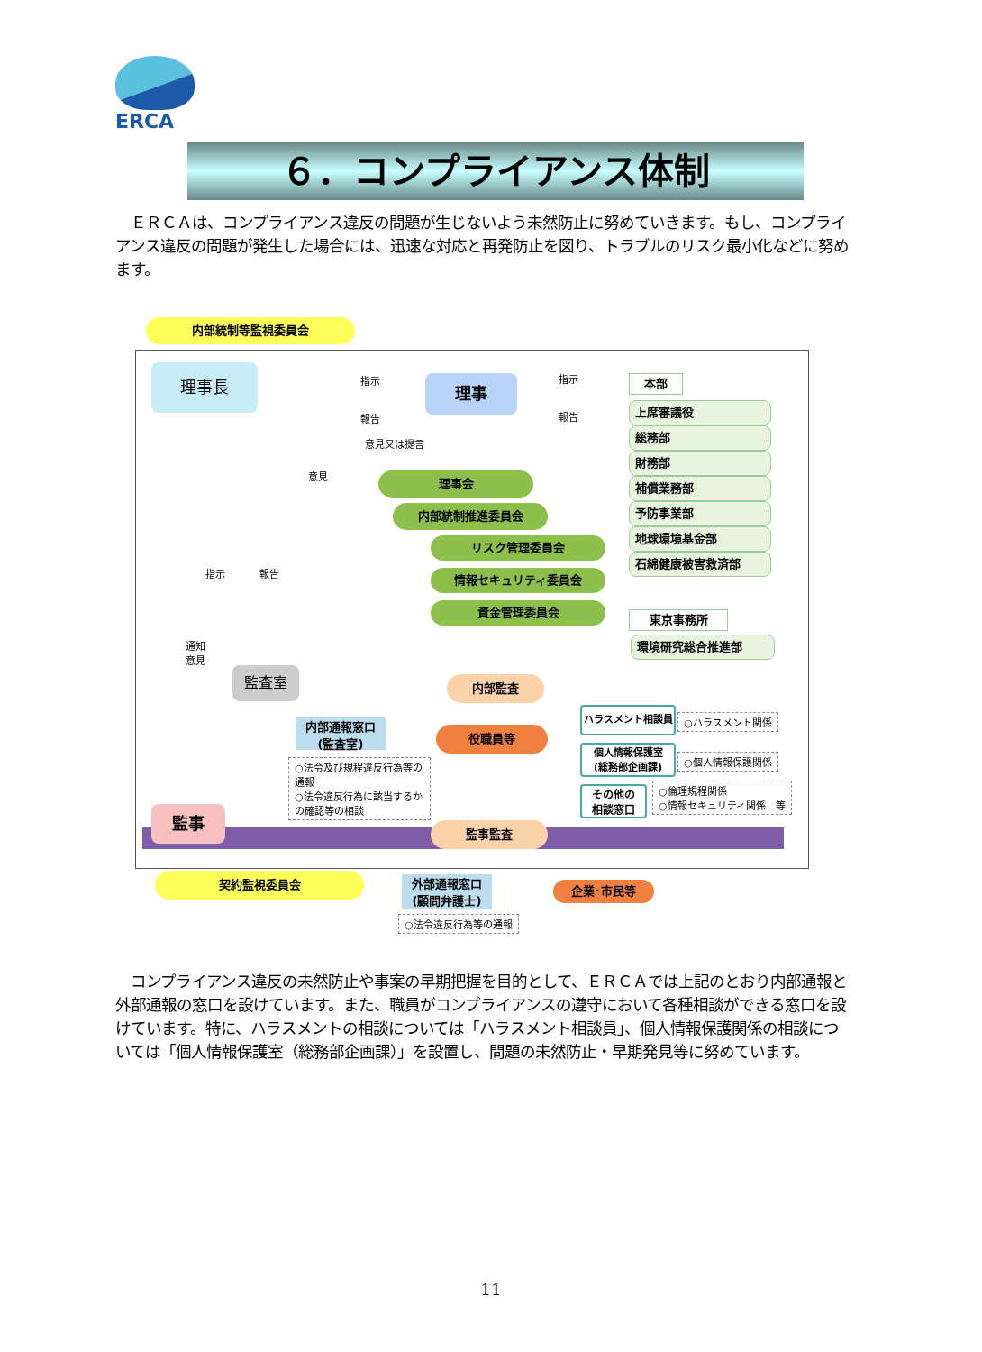ERCA
６．コンプライアンス体制
　ＥＲＣＡは、コンプライアンス違反の問題が生じないよう未然防止に努めていきます。もし、コンプライアンス違反の問題が発生した場合には、迅速な対応と再発防止を図り、トラブルのリスク最小化などに努めます。
内部統制等監視委員会
理事長 指示
報告
理事 指示
報告
本部
意見又は提言
意見
上席審議役
総務部
財務部
補償業務部
予防事業部
地球環境基金部
石綿健康被害救済部
理事会
内部統制推進委員会
リスク管理委員会
情報セキュリティ委員会
資金管理委員会
指示 報告
通知
意見
東京事務所
環境研究総合推進部
監査室 内部監査
内部通報窓口
(監査室)
役職員等
ハラスメント相談員
○ハラスメント関係
個人情報保護室
(総務部企画課)
○個人情報保護関係
その他の
相談窓口
○倫理規程関係
○情報セキュリティ関係　等
○法令及び規程違反行為等の通報
○法令違反行為に該当するかの確認等の相談
監事
監事監査
契約監視委員会
外部通報窓口
(顧問弁護士)
企業･市民等
○法令違反行為等の通報
　コンプライアンス違反の未然防止や事案の早期把握を目的として、ＥＲＣＡでは上記のとおり内部通報と外部通報の窓口を設けています。また、職員がコンプライアンスの遵守において各種相談ができる窓口を設けています。特に、ハラスメントの相談については「ハラスメント相談員」、個人情報保護関係の相談については「個人情報保護室（総務部企画課）」を設置し、問題の未然防止・早期発見等に努めています。
11